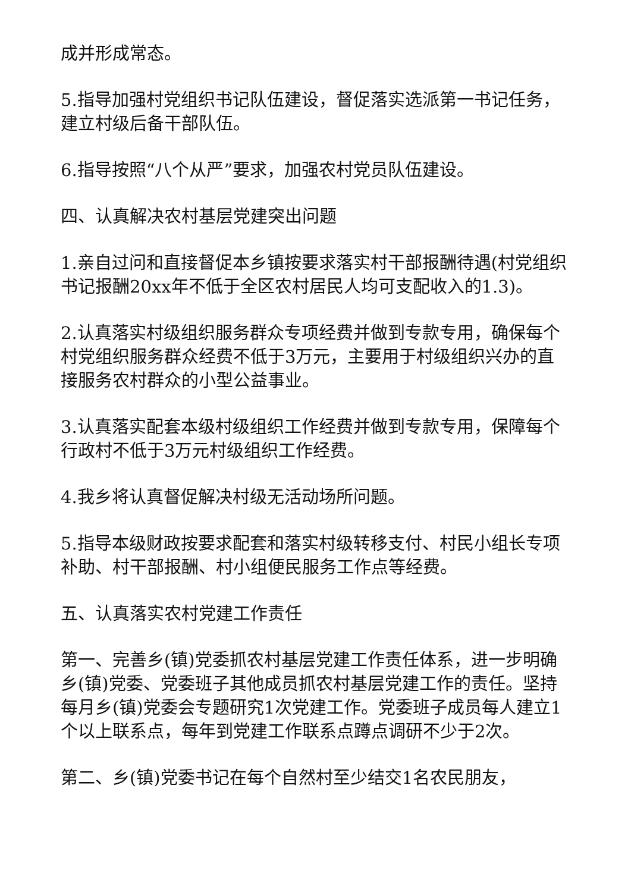成并形成常态。
5.指导加强村党组织书记队伍建设，督促落实选派第一书记任务，建立村级后备干部队伍。
6.指导按照“八个从严”要求，加强农村党员队伍建设。
四、认真解决农村基层党建突出问题
1.亲自过问和直接督促本乡镇按要求落实村干部报酬待遇(村党组织书记报酬20xx年不低于全区农村居民人均可支配收入的1.3)。
2.认真落实村级组织服务群众专项经费并做到专款专用，确保每个村党组织服务群众经费不低于3万元，主要用于村级组织兴办的直接服务农村群众的小型公益事业。
3.认真落实配套本级村级组织工作经费并做到专款专用，保障每个行政村不低于3万元村级组织工作经费。
4.我乡将认真督促解决村级无活动场所问题。
5.指导本级财政按要求配套和落实村级转移支付、村民小组长专项补助、村干部报酬、村小组便民服务工作点等经费。
五、认真落实农村党建工作责任
第一、完善乡(镇)党委抓农村基层党建工作责任体系，进一步明确乡(镇)党委、党委班子其他成员抓农村基层党建工作的责任。坚持每月乡(镇)党委会专题研究1次党建工作。党委班子成员每人建立1个以上联系点，每年到党建工作联系点蹲点调研不少于2次。
第二、乡(镇)党委书记在每个自然村至少结交1名农民朋友，